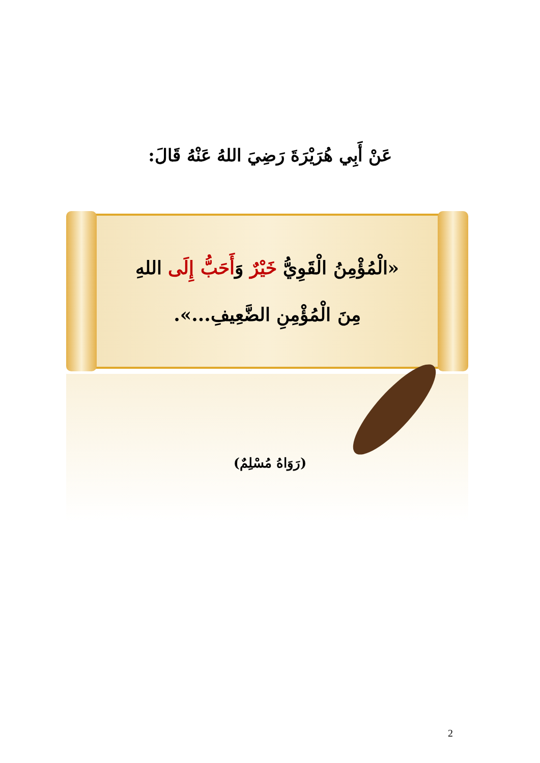عَنْ أَبِي هُرَيْرَةَ رَضِيَ اللهُ عَنْهُ قَالَ:
«الْمُؤْمِنُ الْقَوِيُّ خَيْرٌ وَأَحَبُّ إِلَى اللهِ
مِنَ الْمُؤْمِنِ الضَّعِيفِ...».
(رَوَاهُ مُسْلِمٌ)
2